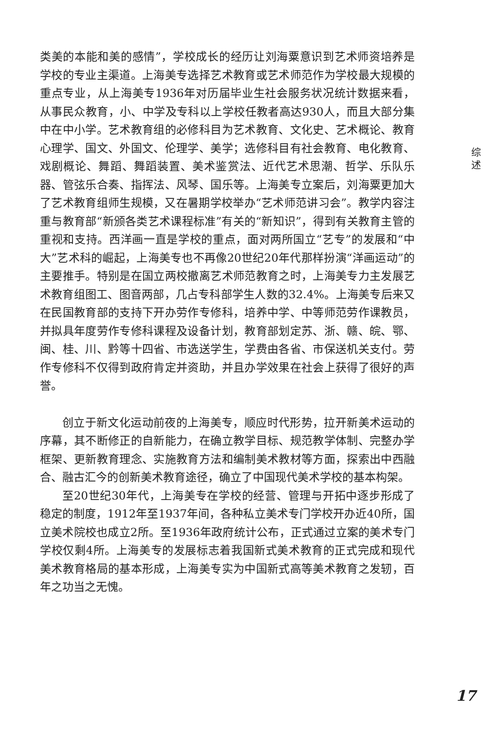类美的本能和美的感情”，学校成长的经历让刘海粟意识到艺术师资培养是学校的专业主渠道。上海美专选择艺术教育或艺术师范作为学校最大规模的重点专业，从上海美专1936年对历届毕业生社会服务状况统计数据来看，从事民众教育，小、中学及专科以上学校任教者高达930人，而且大部分集中在中小学。艺术教育组的必修科目为艺术教育、文化史、艺术概论、教育心理学、国文、外国文、伦理学、美学；选修科目有社会教育、电化教育、戏剧概论、舞蹈、舞蹈装置、美术鉴赏法、近代艺术思潮、哲学、乐队乐器、管弦乐合奏、指挥法、风琴、国乐等。上海美专立案后，刘海粟更加大了艺术教育组师生规模，又在暑期学校举办“艺术师范讲习会”。教学内容注重与教育部“新颁各类艺术课程标准”有关的“新知识”，得到有关教育主管的重视和支持。西洋画一直是学校的重点，面对两所国立“艺专”的发展和“中大”艺术科的崛起，上海美专也不再像20世纪20年代那样扮演“洋画运动”的主要推手。特别是在国立两校撤离艺术师范教育之时，上海美专力主发展艺术教育组图工、图音两部，几占专科部学生人数的32.4%。上海美专后来又在民国教育部的支持下开办劳作专修科，培养中学、中等师范劳作课教员，并拟具年度劳作专修科课程及设备计划，教育部划定苏、浙、赣、皖、鄂、闽、桂、川、黔等十四省、市选送学生，学费由各省、市保送机关支付。劳作专修科不仅得到政府肯定并资助，并且办学效果在社会上获得了很好的声誉。
创立于新文化运动前夜的上海美专，顺应时代形势，拉开新美术运动的序幕，其不断修正的自新能力，在确立教学目标、规范教学体制、完整办学框架、更新教育理念、实施教育方法和编制美术教材等方面，探索出中西融合、融古汇今的创新美术教育途径，确立了中国现代美术学校的基本构架。
至20世纪30年代，上海美专在学校的经营、管理与开拓中逐步形成了稳定的制度，1912年至1937年间，各种私立美术专门学校开办近40所，国立美术院校也成立2所。至1936年政府统计公布，正式通过立案的美术专门学校仅剩4所。上海美专的发展标志着我国新式美术教育的正式完成和现代美术教育格局的基本形成，上海美专实为中国新式高等美术教育之发轫，百年之功当之无愧。
综 述
17